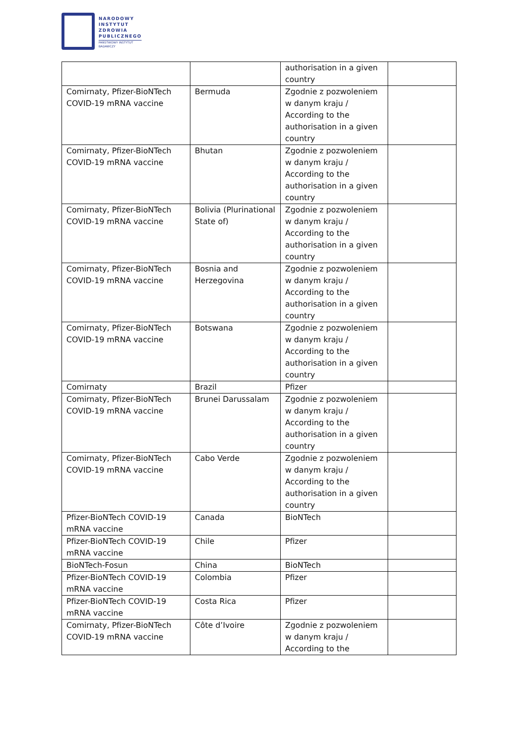NARODOWY
INSTYTUT
ZDROWIA
PUBLICZNEGO
PAŃSTWOWY INSTYTUT
BADAWCZY
| | | authorisation in a given country | |
| Comirnaty, Pfizer-BioNTech COVID-19 mRNA vaccine | Bermuda | Zgodnie z pozwoleniem w danym kraju / According to the authorisation in a given country | |
| Comirnaty, Pfizer-BioNTech COVID-19 mRNA vaccine | Bhutan | Zgodnie z pozwoleniem w danym kraju / According to the authorisation in a given country | |
| Comirnaty, Pfizer-BioNTech COVID-19 mRNA vaccine | Bolivia (Plurinational State of) | Zgodnie z pozwoleniem w danym kraju / According to the authorisation in a given country | |
| Comirnaty, Pfizer-BioNTech COVID-19 mRNA vaccine | Bosnia and Herzegovina | Zgodnie z pozwoleniem w danym kraju / According to the authorisation in a given country | |
| Comirnaty, Pfizer-BioNTech COVID-19 mRNA vaccine | Botswana | Zgodnie z pozwoleniem w danym kraju / According to the authorisation in a given country | |
| Comirnaty | Brazil | Pfizer | |
| Comirnaty, Pfizer-BioNTech COVID-19 mRNA vaccine | Brunei Darussalam | Zgodnie z pozwoleniem w danym kraju / According to the authorisation in a given country | |
| Comirnaty, Pfizer-BioNTech COVID-19 mRNA vaccine | Cabo Verde | Zgodnie z pozwoleniem w danym kraju / According to the authorisation in a given country | |
| Pfizer-BioNTech COVID-19 mRNA vaccine | Canada | BioNTech | |
| Pfizer-BioNTech COVID-19 mRNA vaccine | Chile | Pfizer | |
| BioNTech-Fosun | China | BioNTech | |
| Pfizer-BioNTech COVID-19 mRNA vaccine | Colombia | Pfizer | |
| Pfizer-BioNTech COVID-19 mRNA vaccine | Costa Rica | Pfizer | |
| Comirnaty, Pfizer-BioNTech COVID-19 mRNA vaccine | Côte d’Ivoire | Zgodnie z pozwoleniem w danym kraju / According to the | |